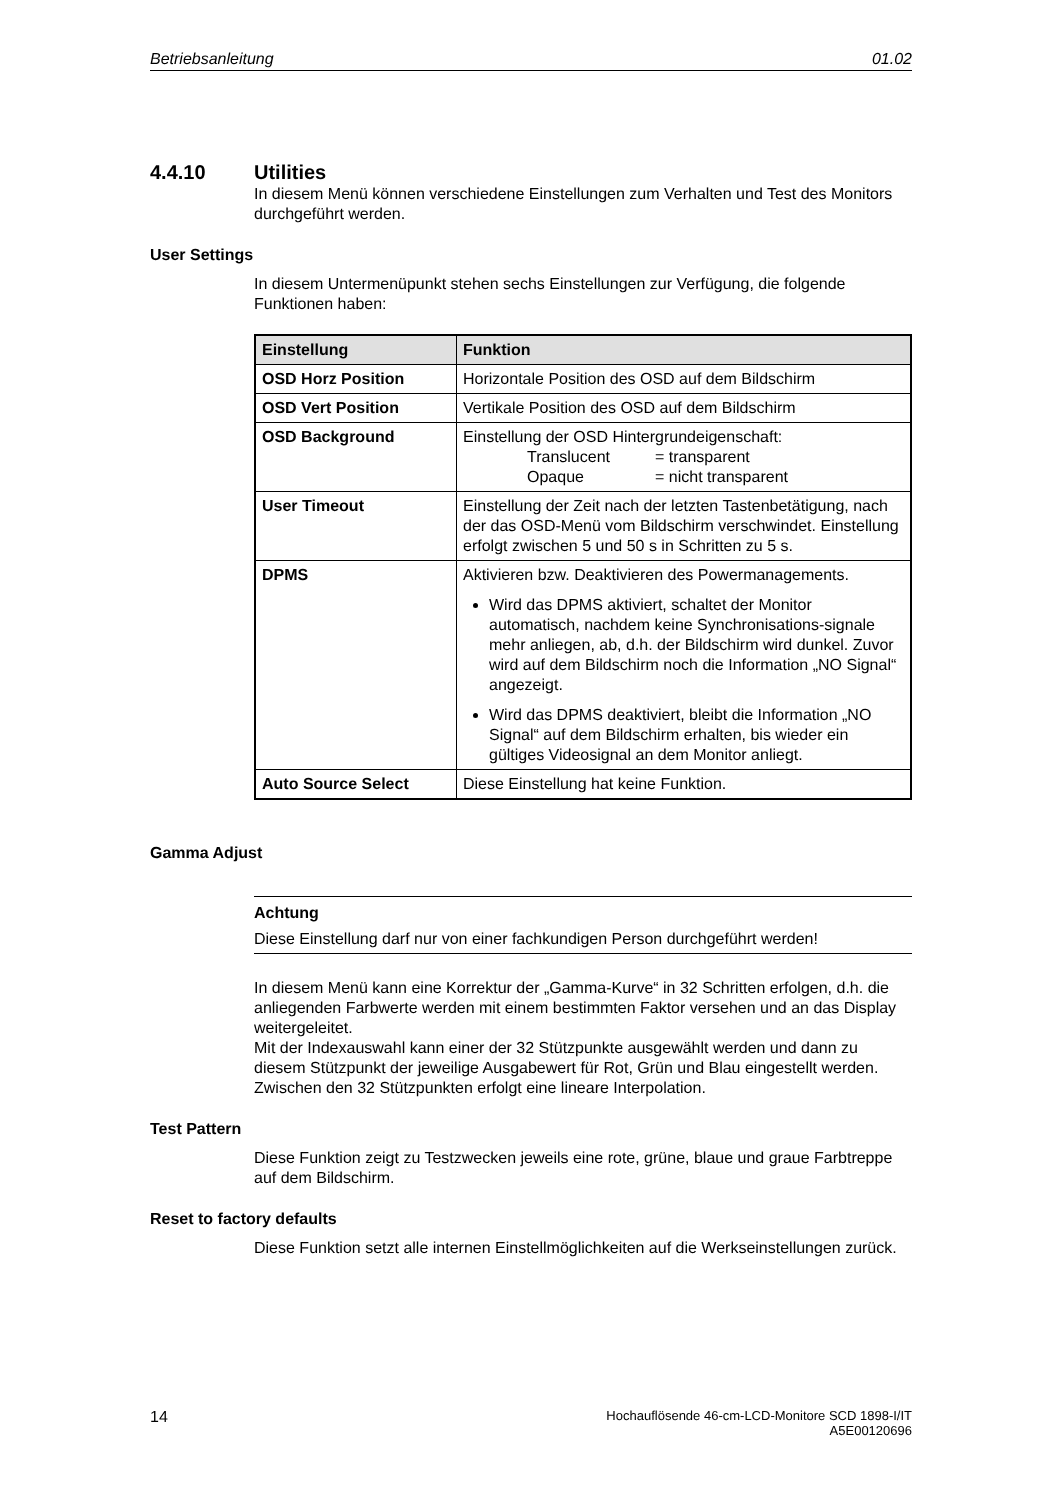Betriebsanleitung 01.02
4.4.10 Utilities
In diesem Menü können verschiedene Einstellungen zum Verhalten und Test des Monitors durchgeführt werden.
User Settings
In diesem Untermenüpunkt stehen sechs Einstellungen zur Verfügung, die folgende Funktionen haben:
| Einstellung | Funktion |
| --- | --- |
| OSD Horz Position | Horizontale Position des OSD auf dem Bildschirm |
| OSD Vert Position | Vertikale Position des OSD auf dem Bildschirm |
| OSD Background | Einstellung der OSD Hintergrundeigenschaft: Translucent = transparent Opaque = nicht transparent |
| User Timeout | Einstellung der Zeit nach der letzten Tastenbetätigung, nach der das OSD-Menü vom Bildschirm verschwindet. Einstellung erfolgt zwischen 5 und 50 s in Schritten zu 5 s. |
| DPMS | Aktivieren bzw. Deaktivieren des Powermanagements. Wird das DPMS aktiviert, schaltet der Monitor automatisch, nachdem keine Synchronisations-signale mehr anliegen, ab, d.h. der Bildschirm wird dunkel. Zuvor wird auf dem Bildschirm noch die Information „NO Signal“ angezeigt. Wird das DPMS deaktiviert, bleibt die Information „NO Signal“ auf dem Bildschirm erhalten, bis wieder ein gültiges Videosignal an dem Monitor anliegt. |
| Auto Source Select | Diese Einstellung hat keine Funktion. |
Gamma Adjust
Achtung
Diese Einstellung darf nur von einer fachkundigen Person durchgeführt werden!
In diesem Menü kann eine Korrektur der „Gamma-Kurve“ in 32 Schritten erfolgen, d.h. die anliegenden Farbwerte werden mit einem bestimmten Faktor versehen und an das Display weitergeleitet.
Mit der Indexauswahl kann einer der 32 Stützpunkte ausgewählt werden und dann zu diesem Stützpunkt der jeweilige Ausgabewert für Rot, Grün und Blau eingestellt werden. Zwischen den 32 Stützpunkten erfolgt eine lineare Interpolation.
Test Pattern
Diese Funktion zeigt zu Testzwecken jeweils eine rote, grüne, blaue und graue Farbtreppe auf dem Bildschirm.
Reset to factory defaults
Diese Funktion setzt alle internen Einstellmöglichkeiten auf die Werkseinstellungen zurück.
14 Hochauflösende 46-cm-LCD-Monitore SCD 1898-I/IT
A5E00120696